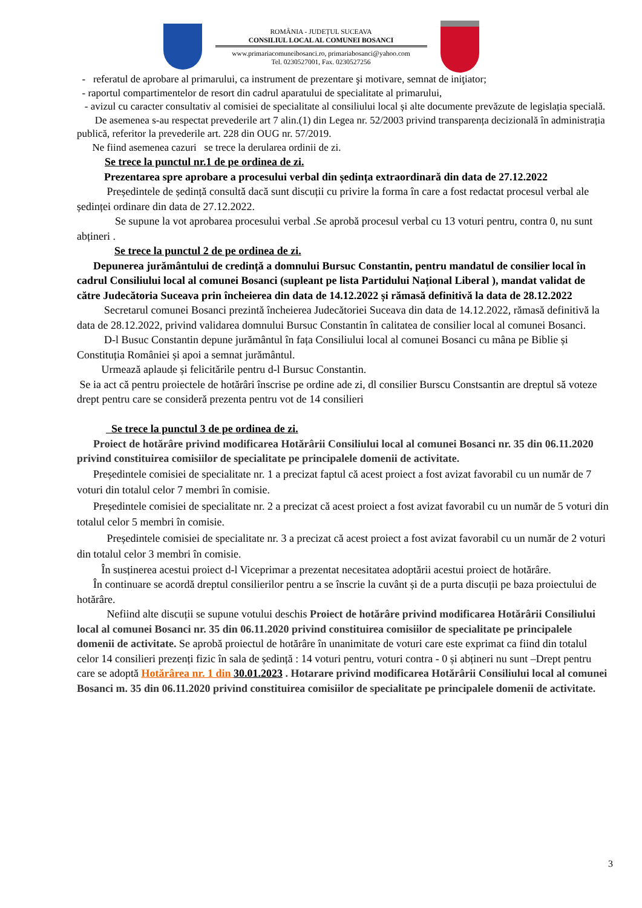ROMÂNIA - JUDEȚUL SUCEAVA
CONSILIUL LOCAL AL COMUNEI BOSANCI
www.primariacomuneibosanci.ro, primariabosanci@yahoo.com
Tel. 0230527001, Fax. 0230527256
- referatul de aprobare al primarului, ca instrument de prezentare şi motivare, semnat de iniţiator;
- raportul compartimentelor de resort din cadrul aparatului de specialitate al primarului,
- avizul cu caracter consultativ al comisiei de specialitate al consiliului local și alte documente prevăzute de legislația specială.
De asemenea s-au respectat prevederile art 7 alin.(1) din Legea nr. 52/2003 privind transparența decizională în administrația publică, referitor la prevederile art. 228 din OUG nr. 57/2019.
Ne fiind asemenea cazuri se trece la derularea ordinii de zi.
Se trece la punctul nr.1 de pe ordinea de zi.
Prezentarea spre aprobare a procesului verbal din ședința extraordinară din data de 27.12.2022
Președintele de ședință consultă dacă sunt discuții cu privire la forma în care a fost redactat procesul verbal ale ședinței ordinare din data de 27.12.2022.
Se supune la vot aprobarea procesului verbal .Se aprobă procesul verbal cu 13 voturi pentru, contra 0, nu sunt abțineri .
Se trece la punctul 2 de pe ordinea de zi.
Depunerea jurământului de credință a domnului Bursuc Constantin, pentru mandatul de consilier local în cadrul Consiliului local al comunei Bosanci (supleant pe lista Partidului Național Liberal ), mandat validat de către Judecătoria Suceava prin încheierea din data de 14.12.2022 și rămasă definitivă la data de 28.12.2022
Secretarul comunei Bosanci prezintă încheierea Judecătoriei Suceava din data de 14.12.2022, rămasă definitivă la data de 28.12.2022, privind validarea domnului Bursuc Constantin în calitatea de consilier local al comunei Bosanci.
D-l Busuc Constantin depune jurământul în fața Consiliului local al comunei Bosanci cu mâna pe Biblie și Constituția României și apoi a semnat jurământul.
Urmează aplaude și felicitările pentru d-l Bursuc Constantin.
Se ia act că pentru proiectele de hotărâri înscrise pe ordine ade zi, dl consilier Burscu Constsantin are dreptul să voteze drept pentru care se consideră prezenta pentru vot de 14 consilieri
Se trece la punctul 3 de pe ordinea de zi.
Proiect de hotărâre privind modificarea Hotărârii Consiliului local al comunei Bosanci nr. 35 din 06.11.2020 privind constituirea comisiilor de specialitate pe principalele domenii de activitate.
Președintele comisiei de specialitate nr. 1 a precizat faptul că acest proiect a fost avizat favorabil cu un număr de 7 voturi din totalul celor 7 membri în comisie.
Președintele comisiei de specialitate nr. 2 a precizat că acest proiect a fost avizat favorabil cu un număr de 5 voturi din totalul celor 5 membri în comisie.
Președintele comisiei de specialitate nr. 3 a precizat că acest proiect a fost avizat favorabil cu un număr de 2 voturi din totalul celor 3 membri în comisie.
În susținerea acestui proiect d-l Viceprimar a prezentat necesitatea adoptării acestui proiect de hotărâre.
În continuare se acordă dreptul consilierilor pentru a se înscrie la cuvânt și de a purta discuții pe baza proiectului de hotărâre.
Nefiind alte discuții se supune votului deschis Proiect de hotărâre privind modificarea Hotărârii Consiliului local al comunei Bosanci nr. 35 din 06.11.2020 privind constituirea comisiilor de specialitate pe principalele domenii de activitate. Se aprobă proiectul de hotărâre în unanimitate de voturi care este exprimat ca fiind din totalul celor 14 consilieri prezenți fizic în sala de ședință : 14 voturi pentru, voturi contra - 0 și abțineri nu sunt –Drept pentru care se adoptă Hotărârea nr. 1 din 30.01.2023 . Hotarare privind modificarea Hotărârii Consiliului local al comunei Bosanci m. 35 din 06.11.2020 privind constituirea comisiilor de specialitate pe principalele domenii de activitate.
3